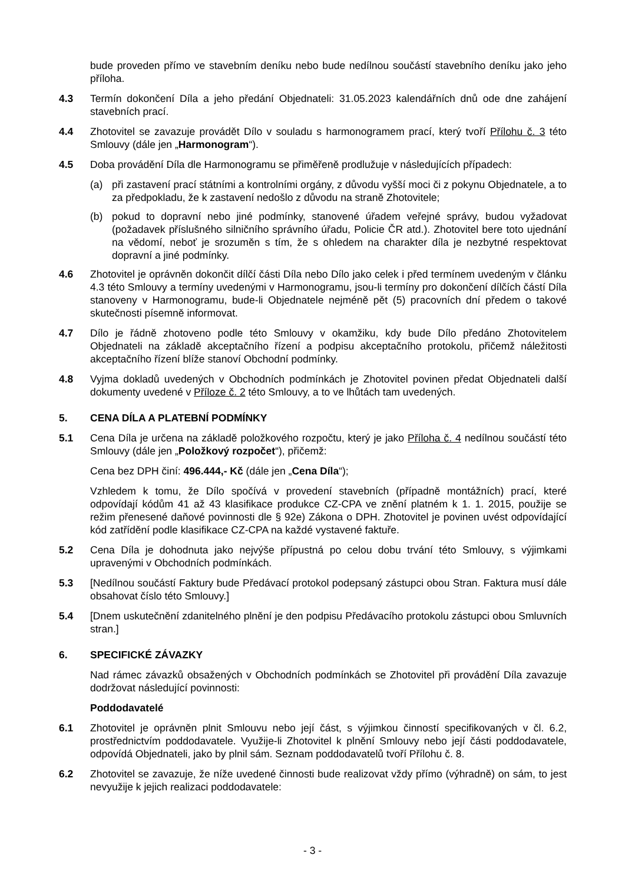bude proveden přímo ve stavebním deníku nebo bude nedílnou součástí stavebního deníku jako jeho příloha.
4.3 Termín dokončení Díla a jeho předání Objednateli: 31.05.2023 kalendářních dnů ode dne zahájení stavebních prací.
4.4 Zhotovitel se zavazuje provádět Dílo v souladu s harmonogramem prací, který tvoří Přílohu č. 3 této Smlouvy (dále jen „Harmonogram“).
4.5 Doba provádění Díla dle Harmonogramu se přiměřeně prodlužuje v následujících případech:
(a) při zastavení prací státními a kontrolními orgány, z důvodu vyšší moci či z pokynu Objednatele, a to za předpokladu, že k zastavení nedošlo z důvodu na straně Zhotovitele;
(b) pokud to dopravní nebo jiné podmínky, stanovené úřadem veřejné správy, budou vyžadovat (požadavek příslušného silničního správního úřadu, Policie ČR atd.). Zhotovitel bere toto ujednání na vědomí, neboť je srozuměn s tím, že s ohledem na charakter díla je nezbytné respektovat dopravní a jiné podmínky.
4.6 Zhotovitel je oprávněn dokončit dílčí části Díla nebo Dílo jako celek i před termínem uvedeným v článku 4.3 této Smlouvy a termíny uvedenými v Harmonogramu, jsou-li termíny pro dokončení dílčích částí Díla stanoveny v Harmonogramu, bude-li Objednatele nejméně pět (5) pracovních dní předem o takové skutečnosti písemně informovat.
4.7 Dílo je řádně zhotoveno podle této Smlouvy v okamžiku, kdy bude Dílo předáno Zhotovitelem Objednateli na základě akceptačního řízení a podpisu akceptačního protokolu, přičemž náležitosti akceptačního řízení blíže stanoví Obchodní podmínky.
4.8 Vyjma dokladů uvedených v Obchodních podmínkách je Zhotovitel povinen předat Objednateli další dokumenty uvedené v Příloze č. 2 této Smlouvy, a to ve lhůtách tam uvedených.
5. CENA DÍLA A PLATEBNÍ PODMÍNKY
5.1 Cena Díla je určena na základě položkového rozpočtu, který je jako Příloha č. 4 nedílnou součástí této Smlouvy (dále jen „Položkový rozpočet“), přičemž:
Cena bez DPH činí: 496.444,- Kč (dále jen „Cena Díla“);
Vzhledem k tomu, že Dílo spočívá v provedení stavebních (případně montážních) prací, které odpovídají kódům 41 až 43 klasifikace produkce CZ-CPA ve znění platném k 1. 1. 2015, použije se režim přenesené daňové povinnosti dle § 92e) Zákona o DPH. Zhotovitel je povinen uvést odpovídající kód zatřídění podle klasifikace CZ-CPA na každé vystavené faktuře.
5.2 Cena Díla je dohodnuta jako nejvýše přípustná po celou dobu trvání této Smlouvy, s výjimkami upravenými v Obchodních podmínkách.
5.3 [Nedílnou součástí Faktury bude Předávací protokol podepsaný zástupci obou Stran. Faktura musí dále obsahovat číslo této Smlouvy.]
5.4 [Dnem uskutečnění zdanitelného plnění je den podpisu Předávacího protokolu zástupci obou Smluvních stran.]
6. SPECIFICKÉ ZÁVAZKY
Nad rámec závazků obsažených v Obchodních podmínkách se Zhotovitel při provádění Díla zavazuje dodržovat následující povinnosti:
Poddodavatelé
6.1 Zhotovitel je oprávněn plnit Smlouvu nebo její část, s výjimkou činností specifikovaných v čl. 6.2, prostřednictvím poddodavatele. Využije-li Zhotovitel k plnění Smlouvy nebo její části poddodavatele, odpovídá Objednateli, jako by plnil sám. Seznam poddodavatelů tvoří Přílohu č. 8.
6.2 Zhotovitel se zavazuje, že níže uvedené činnosti bude realizovat vždy přímo (výhradně) on sám, to jest nevyužije k jejich realizaci poddodavatele:
- 3 -